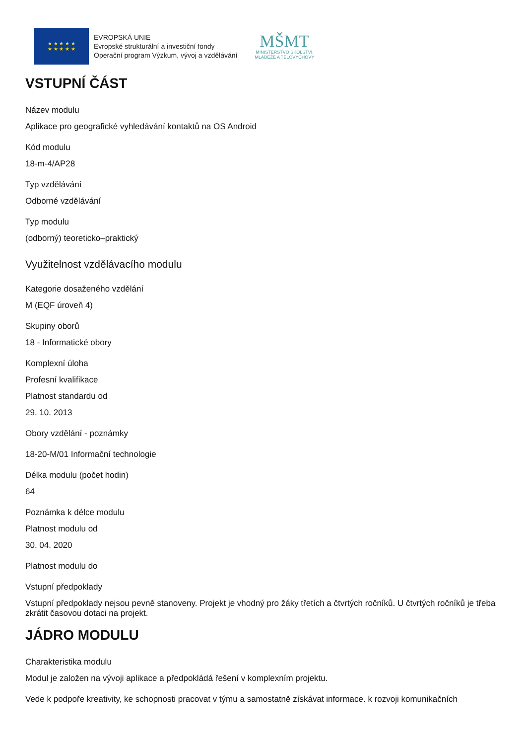★ ★ ★ ★ ★
★ ★ ★ ★ ★
EVROPSKÁ UNIE
Evropské strukturální a investiční fondy
Operační program Výzkum, vývoj a vzdělávání
MŠMT
MINISTERSTVO ŠKOLSTVÍ,
MLÁDEŽE A TĚLOVÝCHOVY
VSTUPNÍ ČÁST
Název modulu
Aplikace pro geografické vyhledávání kontaktů na OS Android
Kód modulu
18-m-4/AP28
Typ vzdělávání
Odborné vzdělávání
Typ modulu
(odborný) teoreticko–praktický
Využitelnost vzdělávacího modulu
Kategorie dosaženého vzdělání
M (EQF úroveň 4)
Skupiny oborů
18 - Informatické obory
Komplexní úloha
Profesní kvalifikace
Platnost standardu od
29. 10. 2013
Obory vzdělání - poznámky
18-20-M/01 Informační technologie
Délka modulu (počet hodin)
64
Poznámka k délce modulu
Platnost modulu od
30. 04. 2020
Platnost modulu do
Vstupní předpoklady
Vstupní předpoklady nejsou pevně stanoveny. Projekt je vhodný pro žáky třetích a čtvrtých ročníků. U čtvrtých ročníků je třeba zkrátit časovou dotaci na projekt.
JÁDRO MODULU
Charakteristika modulu
Modul je založen na vývoji aplikace a předpokládá řešení v komplexním projektu.
Vede k podpoře kreativity, ke schopnosti pracovat v týmu a samostatně získávat informace. k rozvoji komunikačních